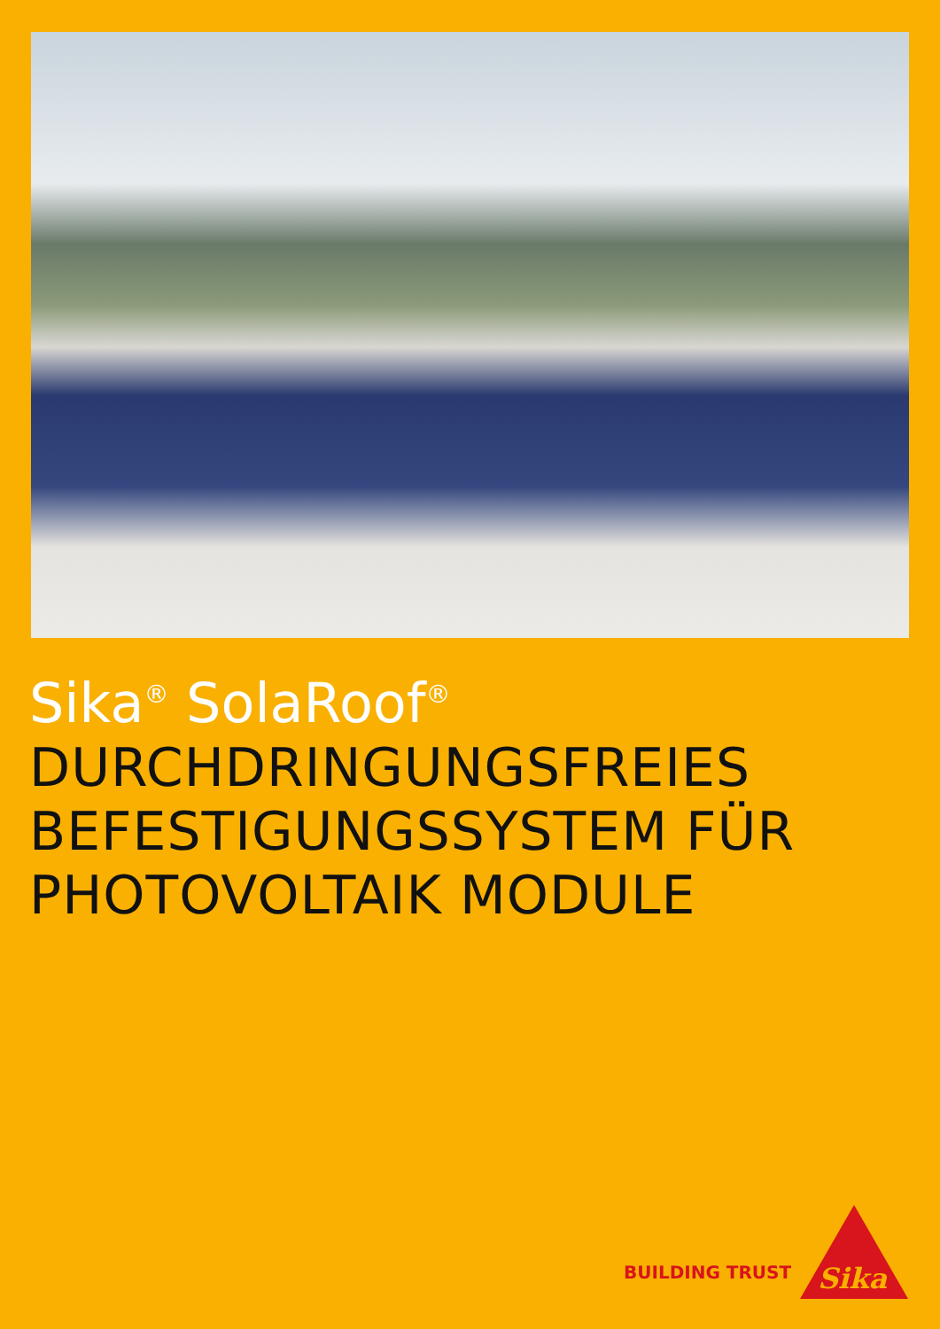Sika<sup>®</sup> SolaRoof<sup>®</sup>
DURCHDRINGUNGSFREIES
BEFESTIGUNGSSYSTEM FÜR
PHOTOVOLTAIK MODULE
BUILDING TRUST
Sika